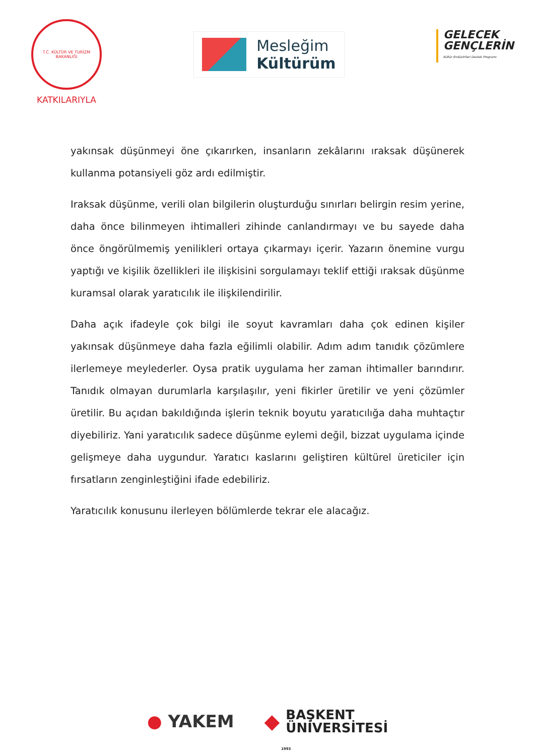T.C. KÜLTÜR VE TURİZM BAKANLIĞI
KATKILARIYLA
Mesleğim
Kültürüm
GELECEK
GENÇLERİN
Kültür Endüstrileri Destek Programı
yakınsak düşünmeyi öne çıkarırken, insanların zekâlarını ıraksak düşünerek kullanma potansiyeli göz ardı edilmiştir.
Iraksak düşünme, verili olan bilgilerin oluşturduğu sınırları belirgin resim yerine, daha önce bilinmeyen ihtimalleri zihinde canlandırmayı ve bu sayede daha önce öngörülmemiş yenilikleri ortaya çıkarmayı içerir. Yazarın önemine vurgu yaptığı ve kişilik özellikleri ile ilişkisini sorgulamayı teklif ettiği ıraksak düşünme kuramsal olarak yaratıcılık ile ilişkilendirilir.
Daha açık ifadeyle çok bilgi ile soyut kavramları daha çok edinen kişiler yakınsak düşünmeye daha fazla eğilimli olabilir. Adım adım tanıdık çözümlere ilerlemeye meylederler. Oysa pratik uygulama her zaman ihtimaller barındırır. Tanıdık olmayan durumlarla karşılaşılır, yeni fikirler üretilir ve yeni çözümler üretilir. Bu açıdan bakıldığında işlerin teknik boyutu yaratıcılığa daha muhtaçtır diyebiliriz. Yani yaratıcılık sadece düşünme eylemi değil, bizzat uygulama içinde gelişmeye daha uygundur. Yaratıcı kaslarını geliştiren kültürel üreticiler için fırsatların zenginleştiğini ifade edebiliriz.
Yaratıcılık konusunu ilerleyen bölümlerde tekrar ele alacağız.
● YAKEM
◆
BAŞKENT
ÜNİVERSİTESİ
1993